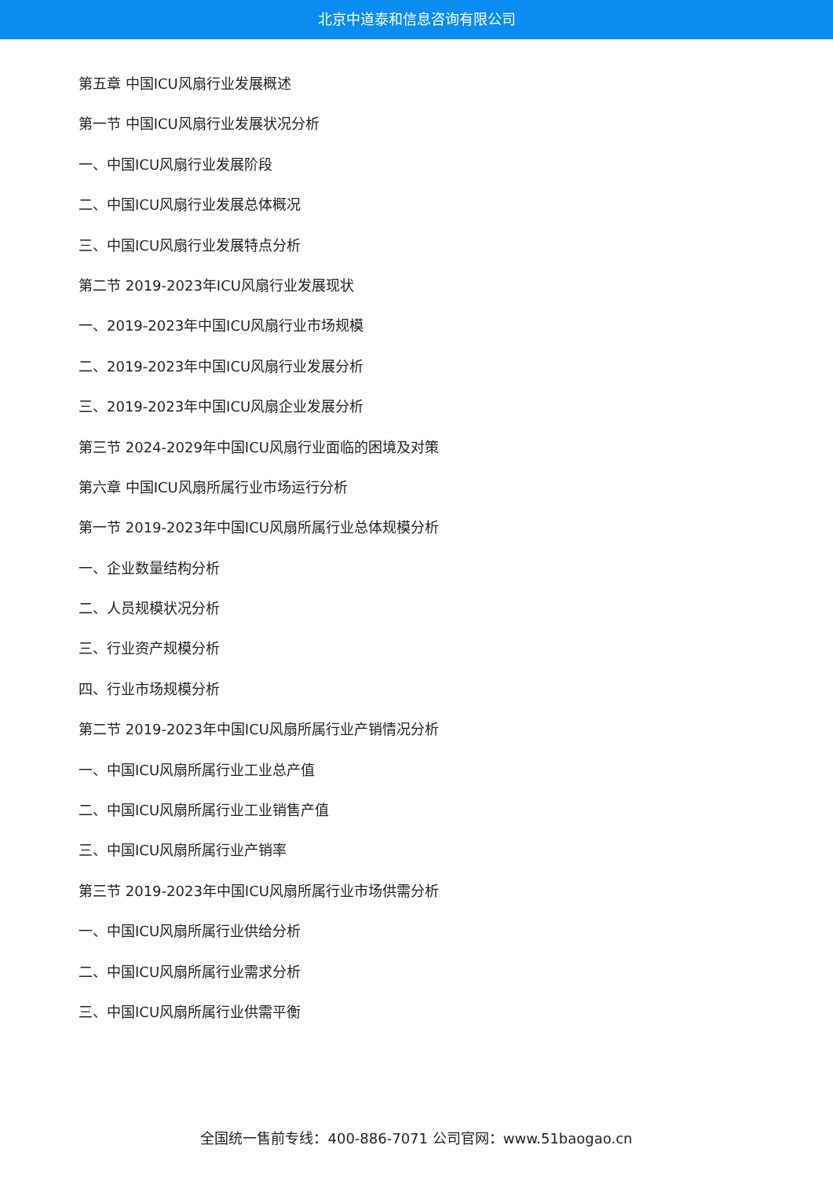北京中道泰和信息咨询有限公司
第五章 中国ICU风扇行业发展概述
第一节 中国ICU风扇行业发展状况分析
一、中国ICU风扇行业发展阶段
二、中国ICU风扇行业发展总体概况
三、中国ICU风扇行业发展特点分析
第二节 2019-2023年ICU风扇行业发展现状
一、2019-2023年中国ICU风扇行业市场规模
二、2019-2023年中国ICU风扇行业发展分析
三、2019-2023年中国ICU风扇企业发展分析
第三节 2024-2029年中国ICU风扇行业面临的困境及对策
第六章 中国ICU风扇所属行业市场运行分析
第一节 2019-2023年中国ICU风扇所属行业总体规模分析
一、企业数量结构分析
二、人员规模状况分析
三、行业资产规模分析
四、行业市场规模分析
第二节 2019-2023年中国ICU风扇所属行业产销情况分析
一、中国ICU风扇所属行业工业总产值
二、中国ICU风扇所属行业工业销售产值
三、中国ICU风扇所属行业产销率
第三节 2019-2023年中国ICU风扇所属行业市场供需分析
一、中国ICU风扇所属行业供给分析
二、中国ICU风扇所属行业需求分析
三、中国ICU风扇所属行业供需平衡
全国统一售前专线：400-886-7071 公司官网：www.51baogao.cn